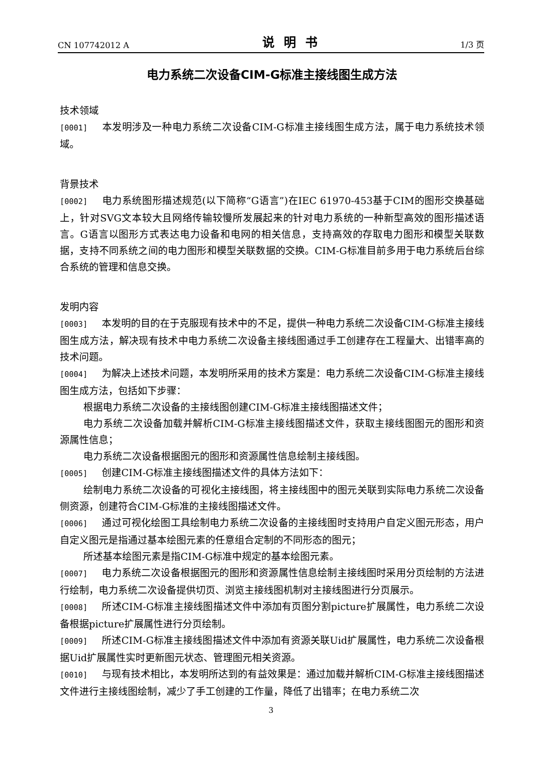CN 107742012 A 说明书 1/3 页
电力系统二次设备CIM-G标准主接线图生成方法
技术领域
[0001] 本发明涉及一种电力系统二次设备CIM-G标准主接线图生成方法，属于电力系统技术领域。
背景技术
[0002] 电力系统图形描述规范(以下简称“G语言”)在IEC 61970-453基于CIM的图形交换基础上，针对SVG文本较大且网络传输较慢所发展起来的针对电力系统的一种新型高效的图形描述语言。G语言以图形方式表达电力设备和电网的相关信息，支持高效的存取电力图形和模型关联数据，支持不同系统之间的电力图形和模型关联数据的交换。CIM-G标准目前多用于电力系统后台综合系统的管理和信息交换。
发明内容
[0003] 本发明的目的在于克服现有技术中的不足，提供一种电力系统二次设备CIM-G标准主接线图生成方法，解决现有技术中电力系统二次设备主接线图通过手工创建存在工程量大、出错率高的技术问题。
[0004] 为解决上述技术问题，本发明所采用的技术方案是：电力系统二次设备CIM-G标准主接线图生成方法，包括如下步骤：
根据电力系统二次设备的主接线图创建CIM-G标准主接线图描述文件；
电力系统二次设备加载并解析CIM-G标准主接线图描述文件，获取主接线图图元的图形和资源属性信息；
电力系统二次设备根据图元的图形和资源属性信息绘制主接线图。
[0005] 创建CIM-G标准主接线图描述文件的具体方法如下：
绘制电力系统二次设备的可视化主接线图，将主接线图中的图元关联到实际电力系统二次设备侧资源，创建符合CIM-G标准的主接线图描述文件。
[0006] 通过可视化绘图工具绘制电力系统二次设备的主接线图时支持用户自定义图元形态，用户自定义图元是指通过基本绘图元素的任意组合定制的不同形态的图元；
所述基本绘图元素是指CIM-G标准中规定的基本绘图元素。
[0007] 电力系统二次设备根据图元的图形和资源属性信息绘制主接线图时采用分页绘制的方法进行绘制，电力系统二次设备提供切页、浏览主接线图机制对主接线图进行分页展示。
[0008] 所述CIM-G标准主接线图描述文件中添加有页图分割picture扩展属性，电力系统二次设备根据picture扩展属性进行分页绘制。
[0009] 所述CIM-G标准主接线图描述文件中添加有资源关联Uid扩展属性，电力系统二次设备根据Uid扩展属性实时更新图元状态、管理图元相关资源。
[0010] 与现有技术相比，本发明所达到的有益效果是：通过加载并解析CIM-G标准主接线图描述文件进行主接线图绘制，减少了手工创建的工作量，降低了出错率；在电力系统二次
3